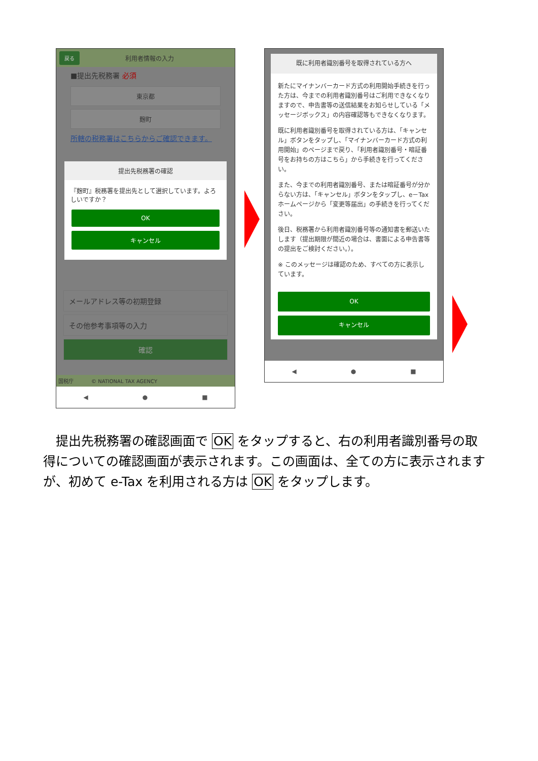戻る 利用者情報の入力
■提出先税務署 必須
東京都
麹町
所轄の税務署はこちらからご確認できます。
提出先税務署の確認
『麹町』税務署を提出先として選択しています。よろしいですか？
OK
キャンセル
メールアドレス等の初期登録
その他参考事項等の入力
確認
国税庁 © NATIONAL TAX AGENCY
◀ ● ■
既に利用者識別番号を取得されている方へ
新たにマイナンバーカード方式の利用開始手続きを行った方は、今までの利用者識別番号はご利用できなくなりますので、申告書等の送信結果をお知らせしている「メッセージボックス」の内容確認等もできなくなります。
既に利用者識別番号を取得されている方は、「キャンセル」ボタンをタップし、「マイナンバーカード方式の利用開始」のページまで戻り、「利用者識別番号・暗証番号をお持ちの方はこちら」から手続きを行ってください。
また、今までの利用者識別番号、または暗証番号が分からない方は、「キャンセル」ボタンをタップし、e－Taxホームページから「変更等届出」の手続きを行ってください。
後日、税務署から利用者識別番号等の通知書を郵送いたします（提出期限が間近の場合は、書面による申告書等の提出をご検討ください。）。
※ このメッセージは確認のため、すべての方に表示しています。
OK
キャンセル
◀ ● ■
　提出先税務署の確認画面で OK をタップすると、右の利用者識別番号の取得についての確認画面が表示されます。この画面は、全ての方に表示されますが、初めて e-Tax を利用される方は OK をタップします。